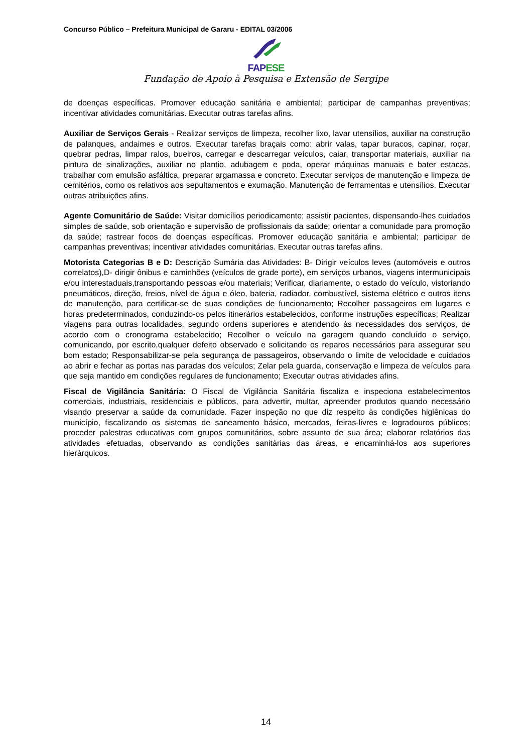Concurso Público – Prefeitura Municipal de Gararu - EDITAL 03/2006
FAPESE
Fundação de Apoio à Pesquisa e Extensão de Sergipe
de doenças específicas. Promover educação sanitária e ambiental; participar de campanhas preventivas; incentivar atividades comunitárias. Executar outras tarefas afins.
Auxiliar de Serviços Gerais - Realizar serviços de limpeza, recolher lixo, lavar utensílios, auxiliar na construção de palanques, andaimes e outros. Executar tarefas braçais como: abrir valas, tapar buracos, capinar, roçar, quebrar pedras, limpar ralos, bueiros, carregar e descarregar veículos, caiar, transportar materiais, auxiliar na pintura de sinalizações, auxiliar no plantio, adubagem e poda, operar máquinas manuais e bater estacas, trabalhar com emulsão asfáltica, preparar argamassa e concreto. Executar serviços de manutenção e limpeza de cemitérios, como os relativos aos sepultamentos e exumação. Manutenção de ferramentas e utensílios. Executar outras atribuições afins.
Agente Comunitário de Saúde: Visitar domicílios periodicamente; assistir pacientes, dispensando-lhes cuidados simples de saúde, sob orientação e supervisão de profissionais da saúde; orientar a comunidade para promoção da saúde; rastrear focos de doenças específicas. Promover educação sanitária e ambiental; participar de campanhas preventivas; incentivar atividades comunitárias. Executar outras tarefas afins.
Motorista Categorias B e D: Descrição Sumária das Atividades: B- Dirigir veículos leves (automóveis e outros correlatos),D- dirigir ônibus e caminhões (veículos de grade porte), em serviços urbanos, viagens intermunicipais e/ou interestaduais,transportando pessoas e/ou materiais; Verificar, diariamente, o estado do veículo, vistoriando pneumáticos, direção, freios, nível de água e óleo, bateria, radiador, combustível, sistema elétrico e outros itens de manutenção, para certificar-se de suas condições de funcionamento; Recolher passageiros em lugares e horas predeterminados, conduzindo-os pelos itinerários estabelecidos, conforme instruções específicas; Realizar viagens para outras localidades, segundo ordens superiores e atendendo às necessidades dos serviços, de acordo com o cronograma estabelecido; Recolher o veículo na garagem quando concluído o serviço, comunicando, por escrito,qualquer defeito observado e solicitando os reparos necessários para assegurar seu bom estado; Responsabilizar-se pela segurança de passageiros, observando o limite de velocidade e cuidados ao abrir e fechar as portas nas paradas dos veículos; Zelar pela guarda, conservação e limpeza de veículos para que seja mantido em condições regulares de funcionamento; Executar outras atividades afins.
Fiscal de Vigilância Sanitária: O Fiscal de Vigilância Sanitária fiscaliza e inspeciona estabelecimentos comerciais, industriais, residenciais e públicos, para advertir, multar, apreender produtos quando necessário visando preservar a saúde da comunidade. Fazer inspeção no que diz respeito às condições higiênicas do município, fiscalizando os sistemas de saneamento básico, mercados, feiras-livres e logradouros públicos; proceder palestras educativas com grupos comunitários, sobre assunto de sua área; elaborar relatórios das atividades efetuadas, observando as condições sanitárias das áreas, e encaminhá-los aos superiores hierárquicos.
14